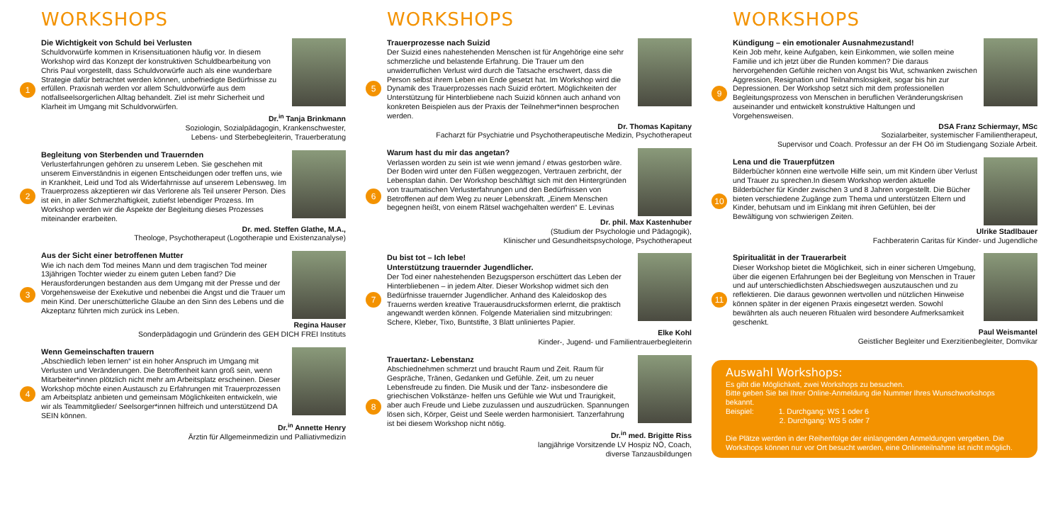WORKSHOPS
1
Die Wichtigkeit von Schuld bei Verlusten
Schuldvorwürfe kommen in Krisensituationen häufig vor. In diesem Workshop wird das Konzept der konstruktiven Schuldbearbeitung von Chris Paul vorgestellt, dass Schuldvorwürfe auch als eine wunderbare Strategie dafür betrachtet werden können, unbefriedigte Bedürfnisse zu erfüllen. Praxisnah werden vor allem Schuldvorwürfe aus dem notfallseelsorgerlichen Alltag behandelt. Ziel ist mehr Sicherheit und Klarheit im Umgang mit Schuldvorwürfen.
Dr.<sup>in</sup> Tanja Brinkmann
Soziologin, Sozialpädagogin, Krankenschwester,
Lebens- und Sterbebegleiterin, Trauerberatung
2
Begleitung von Sterbenden und Trauernden
Verlusterfahrungen gehören zu unserem Leben. Sie geschehen mit unserem Einverständnis in eigenen Entscheidungen oder treffen uns, wie in Krankheit, Leid und Tod als Widerfahrnisse auf unserem Lebensweg. Im Trauerprozess akzeptieren wir das Verlorene als Teil unserer Person. Dies ist ein, in aller Schmerzhaftigkeit, zutiefst lebendiger Prozess. Im Workshop werden wir die Aspekte der Begleitung dieses Prozesses miteinander erarbeiten.
Dr. med. Steffen Glathe, M.A.,
Theologe, Psychotherapeut (Logotherapie und Existenzanalyse)
3
Aus der Sicht einer betroffenen Mutter
Wie ich nach dem Tod meines Mann und dem tragischen Tod meiner 13jährigen Tochter wieder zu einem guten Leben fand? Die Herausforderungen bestanden aus dem Umgang mit der Presse und der Vorgehensweise der Exekutive und nebenbei die Angst und die Trauer um mein Kind. Der unerschütterliche Glaube an den Sinn des Lebens und die Akzeptanz führten mich zurück ins Leben.
Regina Hauser
Sonderpädagogin und Gründerin des GEH DICH FREI Instituts
4
Wenn Gemeinschaften trauern
„Abschiedlich leben lernen“ ist ein hoher Anspruch im Umgang mit Verlusten und Veränderungen. Die Betroffenheit kann groß sein, wenn Mitarbeiter*innen plötzlich nicht mehr am Arbeitsplatz erscheinen. Dieser Workshop möchte einen Austausch zu Erfahrungen mit Trauerprozessen am Arbeitsplatz anbieten und gemeinsam Möglichkeiten entwickeln, wie wir als Teammitglieder/ Seelsorger*innen hilfreich und unterstützend DA SEIN können.
Dr.<sup>in</sup> Annette Henry
Ärztin für Allgemeinmedizin und Palliativmedizin
WORKSHOPS
5
Trauerprozesse nach Suizid
Der Suizid eines nahestehenden Menschen ist für Angehörige eine sehr schmerzliche und belastende Erfahrung. Die Trauer um den unwiderruflichen Verlust wird durch die Tatsache erschwert, dass die Person selbst ihrem Leben ein Ende gesetzt hat. Im Workshop wird die Dynamik des Trauerprozesses nach Suizid erörtert. Möglichkeiten der Unterstützung für Hinterbliebene nach Suizid können auch anhand von konkreten Beispielen aus der Praxis der Teilnehmer*innen besprochen werden.
Dr. Thomas Kapitany
Facharzt für Psychiatrie und Psychotherapeutische Medizin, Psychotherapeut
6
Warum hast du mir das angetan?
Verlassen worden zu sein ist wie wenn jemand / etwas gestorben wäre. Der Boden wird unter den Füßen weggezogen, Vertrauen zerbricht, der Lebensplan dahin. Der Workshop beschäftigt sich mit den Hintergründen von traumatischen Verlusterfahrungen und den Bedürfnissen von Betroffenen auf dem Weg zu neuer Lebenskraft. „Einem Menschen begegnen heißt, von einem Rätsel wachgehalten werden“ E. Levinas
Dr. phil. Max Kastenhuber
(Studium der Psychologie und Pädagogik),
Klinischer und Gesundheitspsychologe, Psychotherapeut
7
Du bist tot – Ich lebe!
Unterstützung trauernder Jugendlicher.
Der Tod einer nahestehenden Bezugsperson erschüttert das Leben der Hinterbliebenen – in jedem Alter. Dieser Workshop widmet sich den Bedürfnisse trauernder Jugendlicher. Anhand des Kaleidoskop des Trauerns werden kreative Trauerausdrucksformen erlernt, die praktisch angewandt werden können. Folgende Materialien sind mitzubringen: Schere, Kleber, Tixo, Buntstifte, 3 Blatt unliniertes Papier.
Elke Kohl
Kinder-, Jugend- und Familientrauerbegleiterin
8
Trauertanz- Lebenstanz
Abschiednehmen schmerzt und braucht Raum und Zeit. Raum für Gespräche, Tränen, Gedanken und Gefühle. Zeit, um zu neuer Lebensfreude zu finden. Die Musik und der Tanz- insbesondere die griechischen Volkstänze- helfen uns Gefühle wie Wut und Traurigkeit, aber auch Freude und Liebe zuzulassen und auszudrücken. Spannungen lösen sich, Körper, Geist und Seele werden harmonisiert. Tanzerfahrung ist bei diesem Workshop nicht nötig.
Dr.<sup>in</sup> med. Brigitte Riss
langjährige Vorsitzende LV Hospiz NÖ, Coach,
diverse Tanzausbildungen
WORKSHOPS
9
Kündigung – ein emotionaler Ausnahmezustand!
Kein Job mehr, keine Aufgaben, kein Einkommen, wie sollen meine Familie und ich jetzt über die Runden kommen? Die daraus hervorgehenden Gefühle reichen von Angst bis Wut, schwanken zwischen Aggression, Resignation und Teilnahmslosigkeit, sogar bis hin zur Depressionen. Der Workshop setzt sich mit dem professionellen Begleitungsprozess von Menschen in beruflichen Veränderungskrisen auseinander und entwickelt konstruktive Haltungen und Vorgehensweisen.
DSA Franz Schiermayr, MSc
Sozialarbeiter, systemischer Familientherapeut,
Supervisor und Coach. Professur an der FH Oö im Studiengang Soziale Arbeit.
10
Lena und die Trauerpfützen
Bilderbücher können eine wertvolle Hilfe sein, um mit Kindern über Verlust und Trauer zu sprechen.In diesem Workshop werden aktuelle Bilderbücher für Kinder zwischen 3 und 8 Jahren vorgestellt. Die Bücher bieten verschiedene Zugänge zum Thema und unterstützen Eltern und Kinder, behutsam und im Einklang mit ihren Gefühlen, bei der Bewältigung von schwierigen Zeiten.
Ulrike Stadlbauer
Fachberaterin Caritas für Kinder- und Jugendliche
11
Spiritualität in der Trauerarbeit
Dieser Workshop bietet die Möglichkeit, sich in einer sicheren Umgebung, über die eigenen Erfahrungen bei der Begleitung von Menschen in Trauer und auf unterschiedlichsten Abschiedswegen auszutauschen und zu reflektieren. Die daraus gewonnen wertvollen und nützlichen Hinweise können später in der eigenen Praxis eingesetzt werden. Sowohl bewährten als auch neueren Ritualen wird besondere Aufmerksamkeit geschenkt.
Paul Weismantel
Geistlicher Begleiter und Exerzitienbegleiter, Domvikar
Auswahl Workshops:
Es gibt die Möglichkeit, zwei Workshops zu besuchen.
Bitte geben Sie bei Ihrer Online-Anmeldung die Nummer Ihres Wunschworkshops bekannt.
Beispiel: 1. Durchgang: WS 1 oder 6
2. Durchgang: WS 5 oder 7
Die Plätze werden in der Reihenfolge der einlangenden Anmeldungen vergeben. Die Workshops können nur vor Ort besucht werden, eine Onlineteilnahme ist nicht möglich.